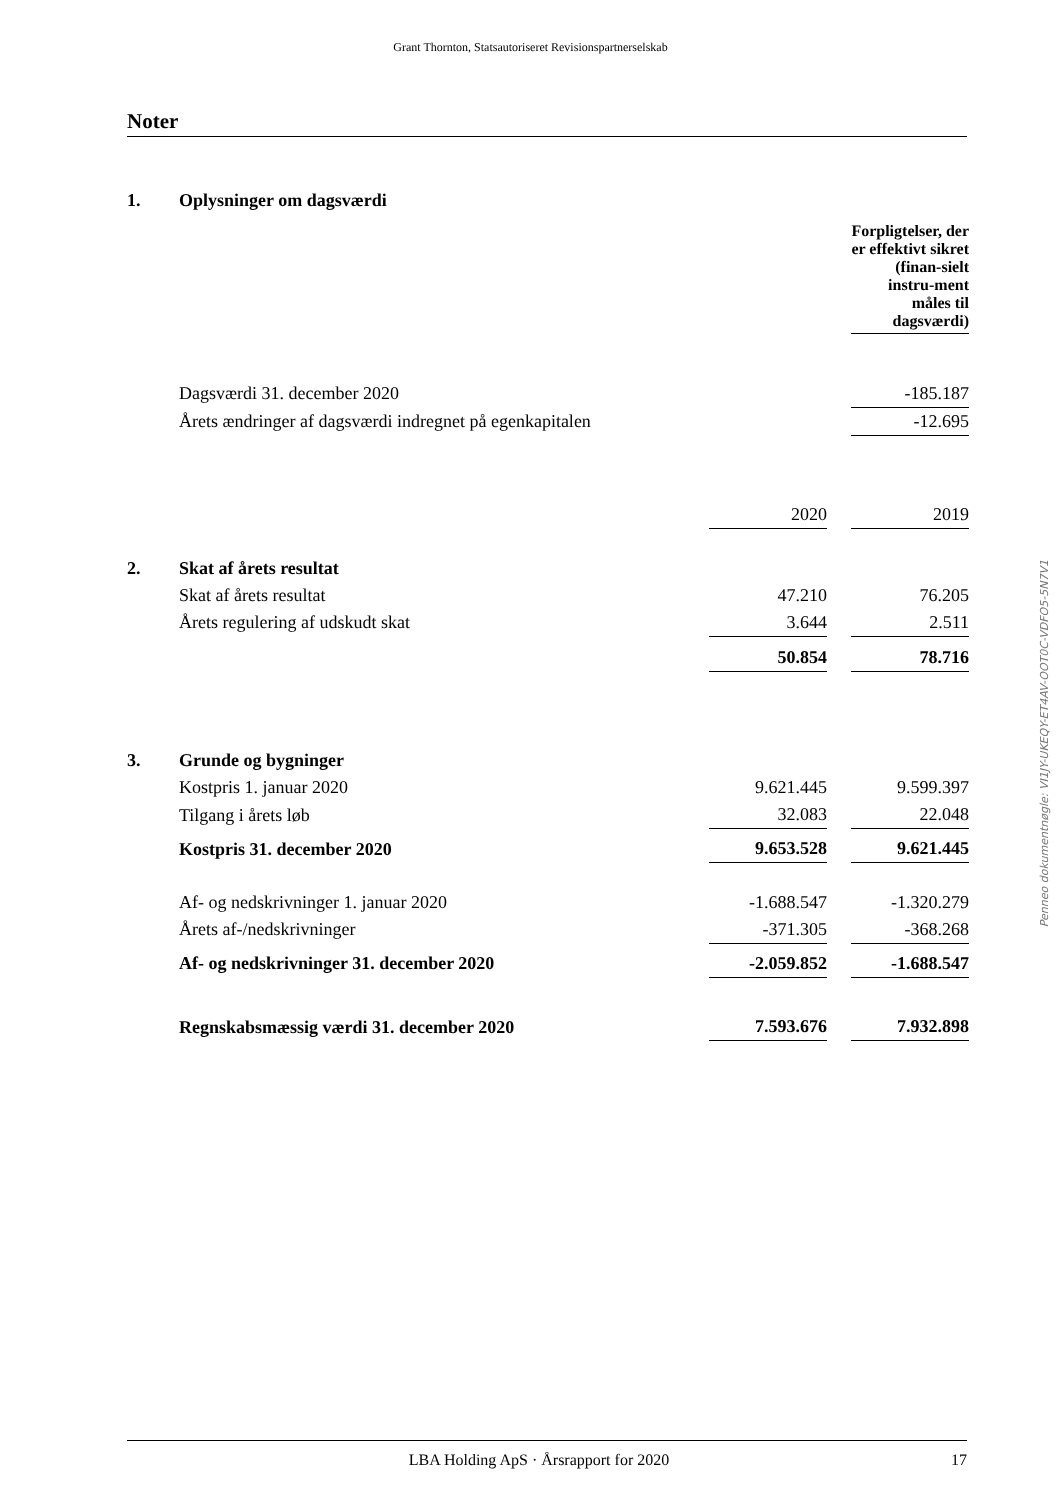Grant Thornton, Statsautoriseret Revisionspartnerselskab
Noter
| 1. | Oplysninger om dagsværdi | | | |
| | | | | Forpligtelser, der er effektivt sikret (finan-sielt instru-ment måles til dagsværdi) |
| | Dagsværdi 31. december 2020 | | | -185.187 |
| | Årets ændringer af dagsværdi indregnet på egenkapitalen | | | -12.695 |
| | | 2020 | | 2019 |
| 2. | Skat af årets resultat | | | |
| | Skat af årets resultat | 47.210 | | 76.205 |
| | Årets regulering af udskudt skat | 3.644 | | 2.511 |
| | | 50.854 | | 78.716 |
| 3. | Grunde og bygninger | | | |
| | Kostpris 1. januar 2020 | 9.621.445 | | 9.599.397 |
| | Tilgang i årets løb | 32.083 | | 22.048 |
| | Kostpris 31. december 2020 | 9.653.528 | | 9.621.445 |
| | Af- og nedskrivninger 1. januar 2020 | -1.688.547 | | -1.320.279 |
| | Årets af-/nedskrivninger | -371.305 | | -368.268 |
| | Af- og nedskrivninger 31. december 2020 | -2.059.852 | | -1.688.547 |
| | Regnskabsmæssig værdi 31. december 2020 | 7.593.676 | | 7.932.898 |
Penneo dokumentnøgle: VI1JY-UKEQY-ET4AV-OOT0C-VDFO5-5N7V1
LBA Holding ApS · Årsrapport for 2020 17